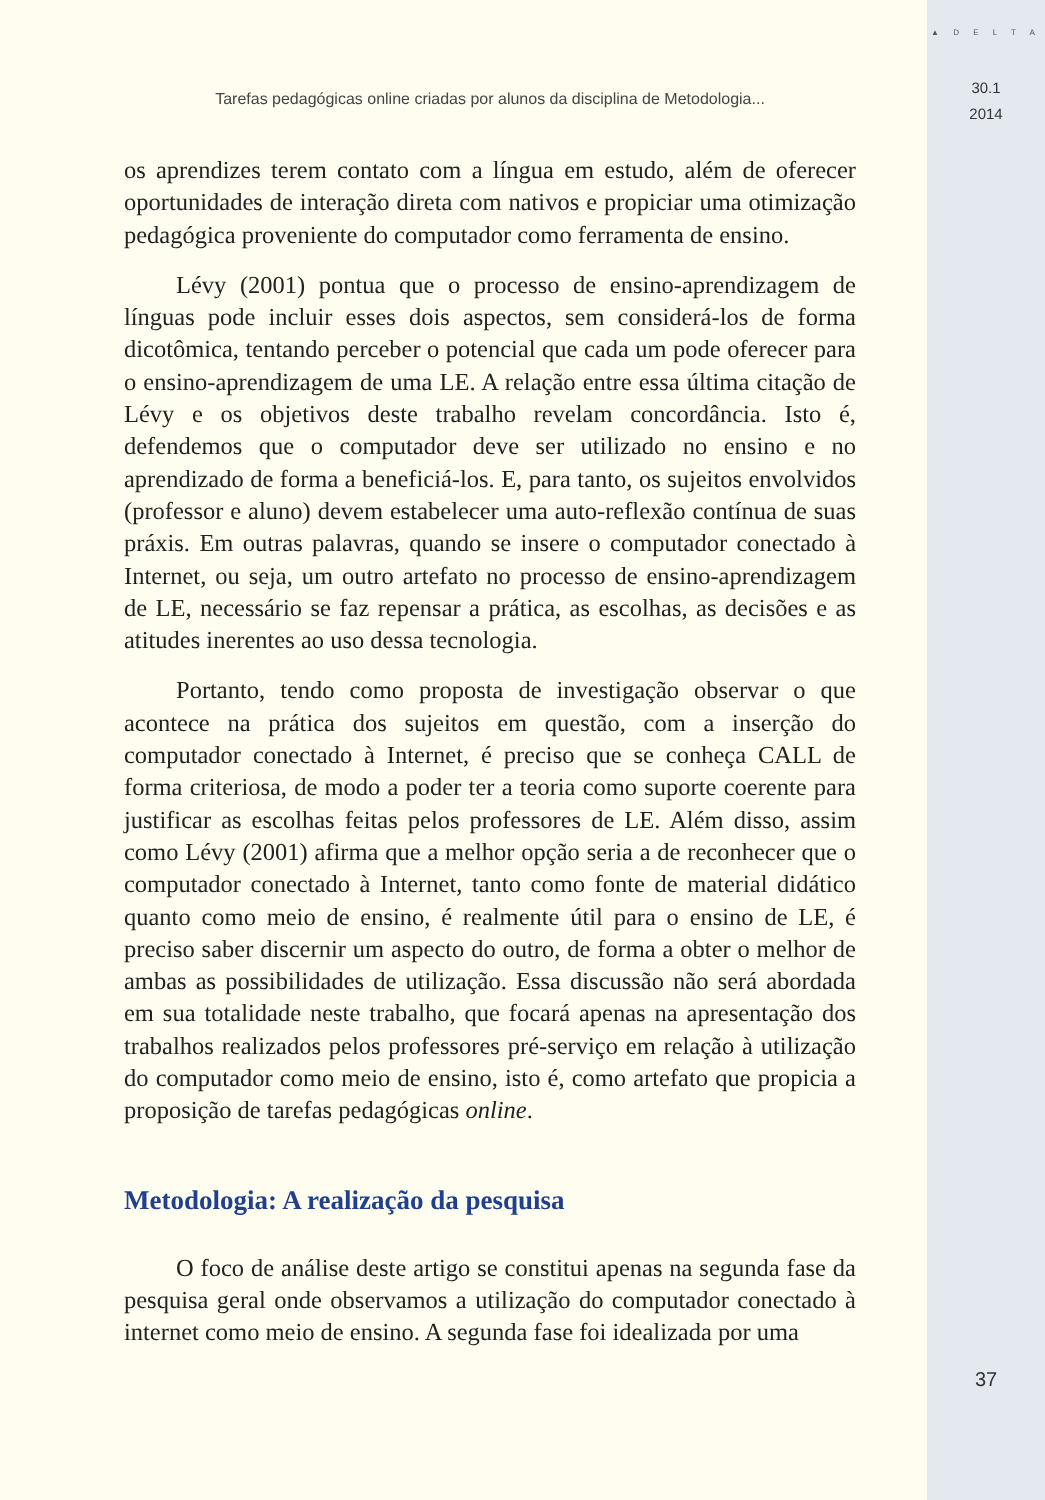▲ D E L T A
30.1
2014
37
Tarefas pedagógicas online criadas por alunos da disciplina de Metodologia...
os aprendizes terem contato com a língua em estudo, além de oferecer oportunidades de interação direta com nativos e propiciar uma otimização pedagógica proveniente do computador como ferramenta de ensino.
Lévy (2001) pontua que o processo de ensino-aprendizagem de línguas pode incluir esses dois aspectos, sem considerá-los de forma dicotômica, tentando perceber o potencial que cada um pode oferecer para o ensino-aprendizagem de uma LE. A relação entre essa última citação de Lévy e os objetivos deste trabalho revelam concordância. Isto é, defendemos que o computador deve ser utilizado no ensino e no aprendizado de forma a beneficiá-los. E, para tanto, os sujeitos envolvidos (professor e aluno) devem estabelecer uma auto-reflexão contínua de suas práxis. Em outras palavras, quando se insere o computador conectado à Internet, ou seja, um outro artefato no processo de ensino-aprendizagem de LE, necessário se faz repensar a prática, as escolhas, as decisões e as atitudes inerentes ao uso dessa tecnologia.
Portanto, tendo como proposta de investigação observar o que acontece na prática dos sujeitos em questão, com a inserção do computador conectado à Internet, é preciso que se conheça CALL de forma criteriosa, de modo a poder ter a teoria como suporte coerente para justificar as escolhas feitas pelos professores de LE. Além disso, assim como Lévy (2001) afirma que a melhor opção seria a de reconhecer que o computador conectado à Internet, tanto como fonte de material didático quanto como meio de ensino, é realmente útil para o ensino de LE, é preciso saber discernir um aspecto do outro, de forma a obter o melhor de ambas as possibilidades de utilização. Essa discussão não será abordada em sua totalidade neste trabalho, que focará apenas na apresentação dos trabalhos realizados pelos professores pré-serviço em relação à utilização do computador como meio de ensino, isto é, como artefato que propicia a proposição de tarefas pedagógicas online.
Metodologia: A realização da pesquisa
O foco de análise deste artigo se constitui apenas na segunda fase da pesquisa geral onde observamos a utilização do computador conectado à internet como meio de ensino. A segunda fase foi idealizada por uma